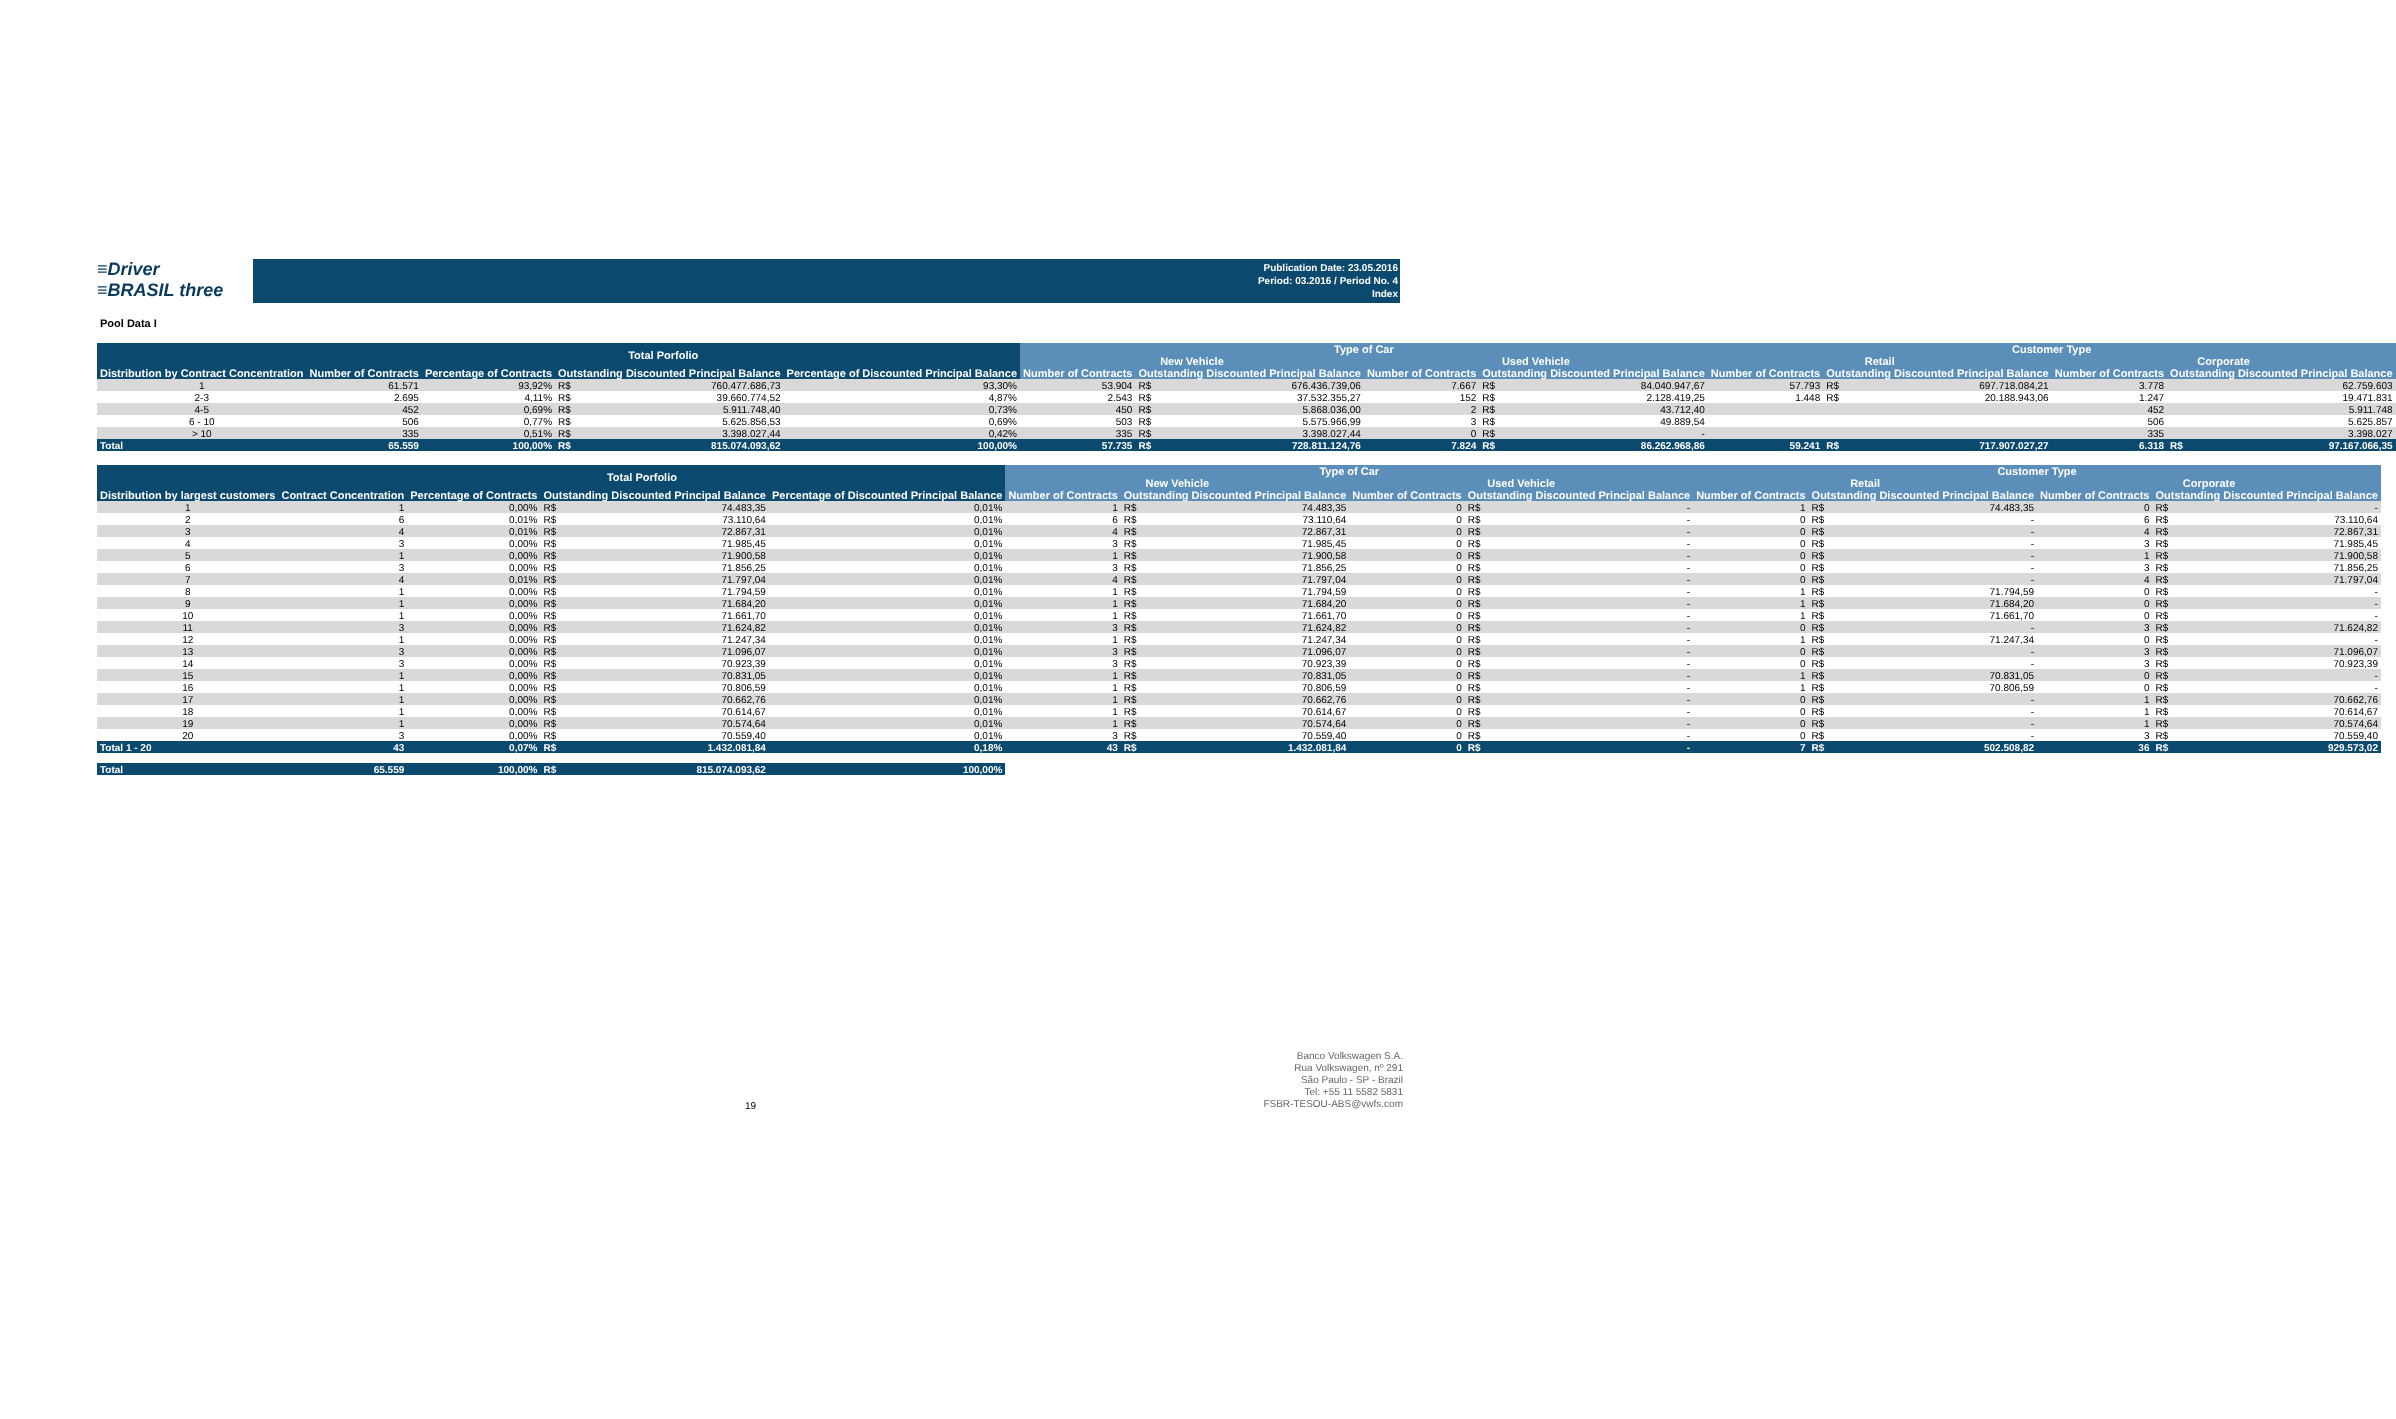≡Driver
≡BRASIL three
Publication Date: 23.05.2016
Period: 03.2016 / Period No. 4
Index
Pool Data I
| | Total Porfolio | | | | | Type of Car | | | | | | Customer Type | | | | | |
| --- | --- | --- | --- | --- | --- | --- | --- | --- | --- | --- | --- | --- | --- | --- | --- | --- | --- |
| | | | | | | New Vehicle | | | Used Vehicle | | | Retail | | | Corporate | | |
| Distribution by Contract Concentration | Number of Contracts | Percentage of Contracts | Outstanding Discounted Principal Balance | | Percentage of Discounted Principal Balance | Number of Contracts | Outstanding Discounted Principal Balance | | Number of Contracts | Outstanding Discounted Principal Balance | | Number of Contracts | Outstanding Discounted Principal Balance | | Number of Contracts | Outstanding Discounted Principal Balance | |
| 1 | 61.571 | 93,92% | R$ | 760.477.686,73 | 93,30% | 53.904 | R$ | 676.436.739,06 | 7.667 | R$ | 84.040.947,67 | 57.793 | R$ | 697.718.084,21 | 3.778 | | 62.759.603 |
| 2-3 | 2.695 | 4,11% | R$ | 39.660.774,52 | 4,87% | 2.543 | R$ | 37.532.355,27 | 152 | R$ | 2.128.419,25 | 1.448 | R$ | 20.188.943,06 | 1.247 | | 19.471.831 |
| 4-5 | 452 | 0,69% | R$ | 5.911.748,40 | 0,73% | 450 | R$ | 5.868.036,00 | 2 | R$ | 43.712,40 | | | | 452 | | 5.911.748 |
| 6 - 10 | 506 | 0,77% | R$ | 5.625.856,53 | 0,69% | 503 | R$ | 5.575.966,99 | 3 | R$ | 49.889,54 | | | | 506 | | 5.625.857 |
| > 10 | 335 | 0,51% | R$ | 3.398.027,44 | 0,42% | 335 | R$ | 3.398.027,44 | 0 | R$ | - | | | | 335 | | 3.398.027 |
| Total | 65.559 | 100,00% | R$ | 815.074.093,62 | 100,00% | 57.735 | R$ | 728.811.124,76 | 7.824 | R$ | 86.262.968,86 | 59.241 | R$ | 717.907.027,27 | 6.318 | R$ | 97.167.066,35 |
| | Total Porfolio | | | | | Type of Car | | | | | | Customer Type | | | | | |
| --- | --- | --- | --- | --- | --- | --- | --- | --- | --- | --- | --- | --- | --- | --- | --- | --- | --- |
| | | | | | | New Vehicle | | | Used Vehicle | | | Retail | | | Corporate | | |
| Distribution by largest customers | Contract Concentration | Percentage of Contracts | Outstanding Discounted Principal Balance | | Percentage of Discounted Principal Balance | Number of Contracts | Outstanding Discounted Principal Balance | | Number of Contracts | Outstanding Discounted Principal Balance | | Number of Contracts | Outstanding Discounted Principal Balance | | Number of Contracts | Outstanding Discounted Principal Balance | |
| 1 | 1 | 0,00% | R$ | 74.483,35 | 0,01% | 1 | R$ | 74.483,35 | 0 | R$ | - | 1 | R$ | 74.483,35 | 0 | R$ | - |
| 2 | 6 | 0,01% | R$ | 73.110,64 | 0,01% | 6 | R$ | 73.110,64 | 0 | R$ | - | 0 | R$ | - | 6 | R$ | 73.110,64 |
| 3 | 4 | 0,01% | R$ | 72.867,31 | 0,01% | 4 | R$ | 72.867,31 | 0 | R$ | - | 0 | R$ | - | 4 | R$ | 72.867,31 |
| 4 | 3 | 0,00% | R$ | 71.985,45 | 0,01% | 3 | R$ | 71.985,45 | 0 | R$ | - | 0 | R$ | - | 3 | R$ | 71.985,45 |
| 5 | 1 | 0,00% | R$ | 71.900,58 | 0,01% | 1 | R$ | 71.900,58 | 0 | R$ | - | 0 | R$ | - | 1 | R$ | 71.900,58 |
| 6 | 3 | 0,00% | R$ | 71.856,25 | 0,01% | 3 | R$ | 71.856,25 | 0 | R$ | - | 0 | R$ | - | 3 | R$ | 71.856,25 |
| 7 | 4 | 0,01% | R$ | 71.797,04 | 0,01% | 4 | R$ | 71.797,04 | 0 | R$ | - | 0 | R$ | - | 4 | R$ | 71.797,04 |
| 8 | 1 | 0,00% | R$ | 71.794,59 | 0,01% | 1 | R$ | 71.794,59 | 0 | R$ | - | 1 | R$ | 71.794,59 | 0 | R$ | - |
| 9 | 1 | 0,00% | R$ | 71.684,20 | 0,01% | 1 | R$ | 71.684,20 | 0 | R$ | - | 1 | R$ | 71.684,20 | 0 | R$ | - |
| 10 | 1 | 0,00% | R$ | 71.661,70 | 0,01% | 1 | R$ | 71.661,70 | 0 | R$ | - | 1 | R$ | 71.661,70 | 0 | R$ | - |
| 11 | 3 | 0,00% | R$ | 71.624,82 | 0,01% | 3 | R$ | 71.624,82 | 0 | R$ | - | 0 | R$ | - | 3 | R$ | 71.624,82 |
| 12 | 1 | 0,00% | R$ | 71.247,34 | 0,01% | 1 | R$ | 71.247,34 | 0 | R$ | - | 1 | R$ | 71.247,34 | 0 | R$ | - |
| 13 | 3 | 0,00% | R$ | 71.096,07 | 0,01% | 3 | R$ | 71.096,07 | 0 | R$ | - | 0 | R$ | - | 3 | R$ | 71.096,07 |
| 14 | 3 | 0,00% | R$ | 70.923,39 | 0,01% | 3 | R$ | 70.923,39 | 0 | R$ | - | 0 | R$ | - | 3 | R$ | 70.923,39 |
| 15 | 1 | 0,00% | R$ | 70.831,05 | 0,01% | 1 | R$ | 70.831,05 | 0 | R$ | - | 1 | R$ | 70.831,05 | 0 | R$ | - |
| 16 | 1 | 0,00% | R$ | 70.806,59 | 0,01% | 1 | R$ | 70.806,59 | 0 | R$ | - | 1 | R$ | 70.806,59 | 0 | R$ | - |
| 17 | 1 | 0,00% | R$ | 70.662,76 | 0,01% | 1 | R$ | 70.662,76 | 0 | R$ | - | 0 | R$ | - | 1 | R$ | 70.662,76 |
| 18 | 1 | 0,00% | R$ | 70.614,67 | 0,01% | 1 | R$ | 70.614,67 | 0 | R$ | - | 0 | R$ | - | 1 | R$ | 70.614,67 |
| 19 | 1 | 0,00% | R$ | 70.574,64 | 0,01% | 1 | R$ | 70.574,64 | 0 | R$ | - | 0 | R$ | - | 1 | R$ | 70.574,64 |
| 20 | 3 | 0,00% | R$ | 70.559,40 | 0,01% | 3 | R$ | 70.559,40 | 0 | R$ | - | 0 | R$ | - | 3 | R$ | 70.559,40 |
| Total 1 - 20 | 43 | 0,07% | R$ | 1.432.081,84 | 0,18% | 43 | R$ | 1.432.081,84 | 0 | R$ | - | 7 | R$ | 502.508,82 | 36 | R$ | 929.573,02 |
| Total | 65.559 | 100,00% | R$ | 815.074.093,62 | 100,00% | | | | | | | | | | | | |
19
Banco Volkswagen S.A.
Rua Volkswagen, nº 291
São Paulo - SP - Brazil
Tel: +55 11 5582 5831
FSBR-TESOU-ABS@vwfs.com